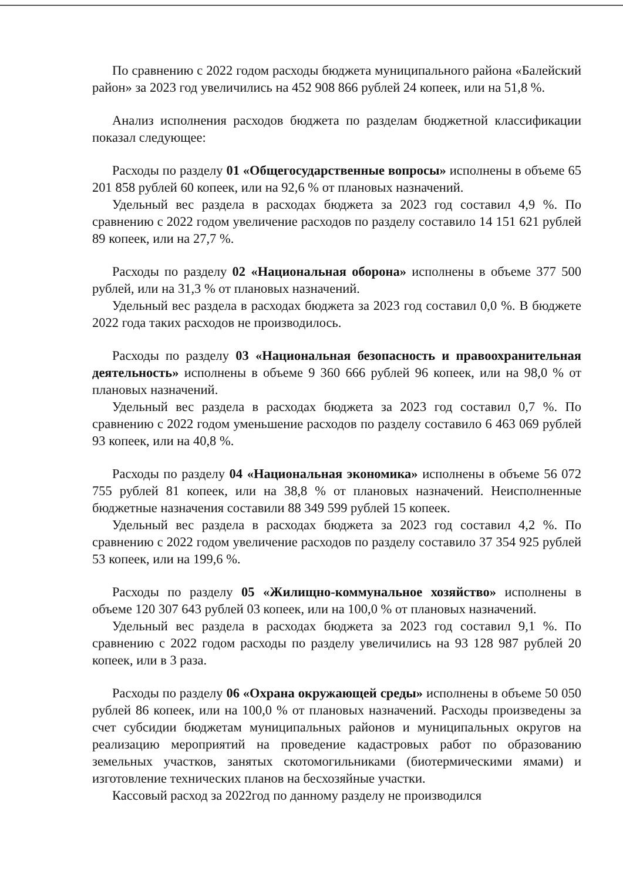По сравнению с 2022 годом расходы бюджета муниципального района «Балейский район» за 2023 год увеличились на 452 908 866 рублей 24 копеек, или на 51,8 %.
Анализ исполнения расходов бюджета по разделам бюджетной классификации показал следующее:
Расходы по разделу 01 «Общегосударственные вопросы» исполнены в объеме 65 201 858 рублей 60 копеек, или на 92,6 % от плановых назначений.
Удельный вес раздела в расходах бюджета за 2023 год составил 4,9 %. По сравнению с 2022 годом увеличение расходов по разделу составило 14 151 621 рублей 89 копеек, или на 27,7 %.
Расходы по разделу 02 «Национальная оборона» исполнены в объеме 377 500 рублей, или на 31,3 % от плановых назначений.
Удельный вес раздела в расходах бюджета за 2023 год составил 0,0 %. В бюджете 2022 года таких расходов не производилось.
Расходы по разделу 03 «Национальная безопасность и правоохранительная деятельность» исполнены в объеме 9 360 666 рублей 96 копеек, или на 98,0 % от плановых назначений.
Удельный вес раздела в расходах бюджета за 2023 год составил 0,7 %. По сравнению с 2022 годом уменьшение расходов по разделу составило 6 463 069 рублей 93 копеек, или на 40,8 %.
Расходы по разделу 04 «Национальная экономика» исполнены в объеме 56 072 755 рублей 81 копеек, или на 38,8 % от плановых назначений. Неисполненные бюджетные назначения составили 88 349 599 рублей 15 копеек.
Удельный вес раздела в расходах бюджета за 2023 год составил 4,2 %. По сравнению с 2022 годом увеличение расходов по разделу составило 37 354 925 рублей 53 копеек, или на 199,6 %.
Расходы по разделу 05 «Жилищно-коммунальное хозяйство» исполнены в объеме 120 307 643 рублей 03 копеек, или на 100,0 % от плановых назначений.
Удельный вес раздела в расходах бюджета за 2023 год составил 9,1 %. По сравнению с 2022 годом расходы по разделу увеличились на 93 128 987 рублей 20 копеек, или в 3 раза.
Расходы по разделу 06 «Охрана окружающей среды» исполнены в объеме 50 050 рублей 86 копеек, или на 100,0 % от плановых назначений. Расходы произведены за счет субсидии бюджетам муниципальных районов и муниципальных округов на реализацию мероприятий на проведение кадастровых работ по образованию земельных участков, занятых скотомогильниками (биотермическими ямами) и изготовление технических планов на бесхозяйные участки.
Кассовый расход за 2022год по данному разделу не производился